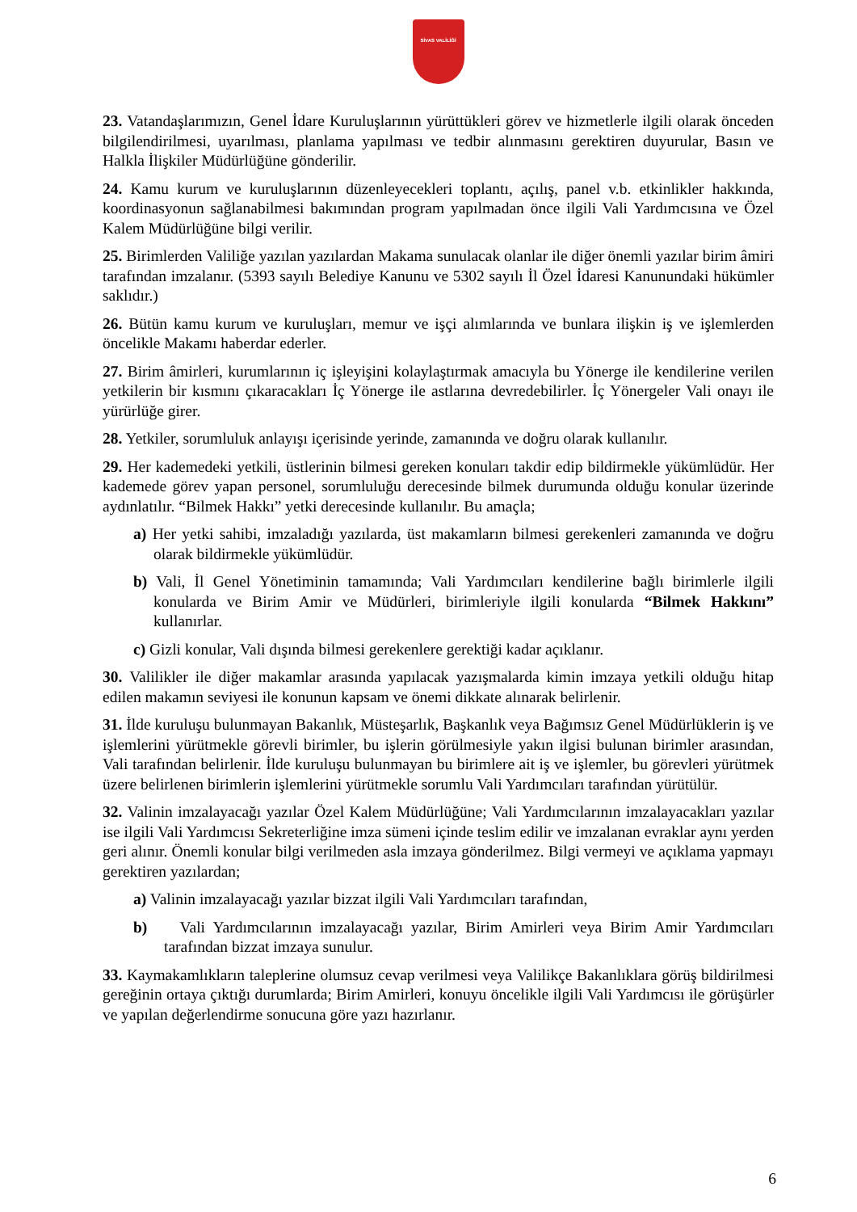SİVAS VALİLİĞİ
23. Vatandaşlarımızın, Genel İdare Kuruluşlarının yürüttükleri görev ve hizmetlerle ilgili olarak önceden bilgilendirilmesi, uyarılması, planlama yapılması ve tedbir alınmasını gerektiren duyurular, Basın ve Halkla İlişkiler Müdürlüğüne gönderilir.
24. Kamu kurum ve kuruluşlarının düzenleyecekleri toplantı, açılış, panel v.b. etkinlikler hakkında, koordinasyonun sağlanabilmesi bakımından program yapılmadan önce ilgili Vali Yardımcısına ve Özel Kalem Müdürlüğüne bilgi verilir.
25. Birimlerden Valiliğe yazılan yazılardan Makama sunulacak olanlar ile diğer önemli yazılar birim âmiri tarafından imzalanır. (5393 sayılı Belediye Kanunu ve 5302 sayılı İl Özel İdaresi Kanunundaki hükümler saklıdır.)
26. Bütün kamu kurum ve kuruluşları, memur ve işçi alımlarında ve bunlara ilişkin iş ve işlemlerden öncelikle Makamı haberdar ederler.
27. Birim âmirleri, kurumlarının iç işleyişini kolaylaştırmak amacıyla bu Yönerge ile kendilerine verilen yetkilerin bir kısmını çıkaracakları İç Yönerge ile astlarına devredebilirler. İç Yönergeler Vali onayı ile yürürlüğe girer.
28. Yetkiler, sorumluluk anlayışı içerisinde yerinde, zamanında ve doğru olarak kullanılır.
29. Her kademedeki yetkili, üstlerinin bilmesi gereken konuları takdir edip bildirmekle yükümlüdür. Her kademede görev yapan personel, sorumluluğu derecesinde bilmek durumunda olduğu konular üzerinde aydınlatılır. “Bilmek Hakkı” yetki derecesinde kullanılır. Bu amaçla;
a) Her yetki sahibi, imzaladığı yazılarda, üst makamların bilmesi gerekenleri zamanında ve doğru olarak bildirmekle yükümlüdür.
b) Vali, İl Genel Yönetiminin tamamında; Vali Yardımcıları kendilerine bağlı birimlerle ilgili konularda ve Birim Amir ve Müdürleri, birimleriyle ilgili konularda “Bilmek Hakkını” kullanırlar.
c) Gizli konular, Vali dışında bilmesi gerekenlere gerektiği kadar açıklanır.
30. Valilikler ile diğer makamlar arasında yapılacak yazışmalarda kimin imzaya yetkili olduğu hitap edilen makamın seviyesi ile konunun kapsam ve önemi dikkate alınarak belirlenir.
31. İlde kuruluşu bulunmayan Bakanlık, Müsteşarlık, Başkanlık veya Bağımsız Genel Müdürlüklerin iş ve işlemlerini yürütmekle görevli birimler, bu işlerin görülmesiyle yakın ilgisi bulunan birimler arasından, Vali tarafından belirlenir. İlde kuruluşu bulunmayan bu birimlere ait iş ve işlemler, bu görevleri yürütmek üzere belirlenen birimlerin işlemlerini yürütmekle sorumlu Vali Yardımcıları tarafından yürütülür.
32. Valinin imzalayacağı yazılar Özel Kalem Müdürlüğüne; Vali Yardımcılarının imzalayacakları yazılar ise ilgili Vali Yardımcısı Sekreterliğine imza sümeni içinde teslim edilir ve imzalanan evraklar aynı yerden geri alınır. Önemli konular bilgi verilmeden asla imzaya gönderilmez. Bilgi vermeyi ve açıklama yapmayı gerektiren yazılardan;
a) Valinin imzalayacağı yazılar bizzat ilgili Vali Yardımcıları tarafından,
b) Vali Yardımcılarının imzalayacağı yazılar, Birim Amirleri veya Birim Amir Yardımcıları tarafından bizzat imzaya sunulur.
33. Kaymakamlıkların taleplerine olumsuz cevap verilmesi veya Valilikçe Bakanlıklara görüş bildirilmesi gereğinin ortaya çıktığı durumlarda; Birim Amirleri, konuyu öncelikle ilgili Vali Yardımcısı ile görüşürler ve yapılan değerlendirme sonucuna göre yazı hazırlanır.
6